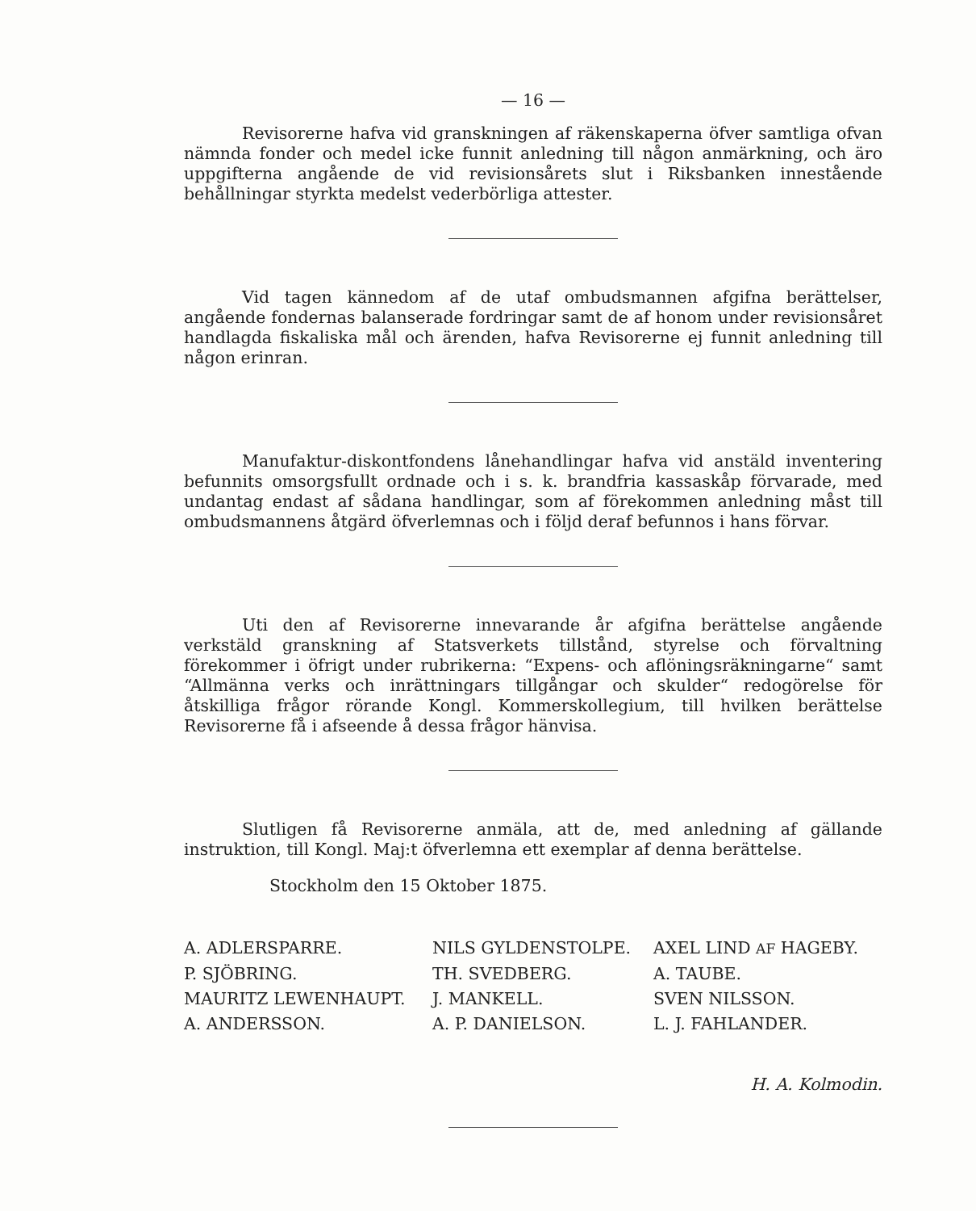— 16 —
Revisorerne hafva vid granskningen af räkenskaperna öfver samtliga ofvan nämnda fonder och medel icke funnit anledning till någon anmärkning, och äro uppgifterna angående de vid revisionsårets slut i Riksbanken innestående behållningar styrkta medelst vederbörliga attester.
Vid tagen kännedom af de utaf ombudsmannen afgifna berättelser, angående fondernas balanserade fordringar samt de af honom under revisionsåret handlagda fiskaliska mål och ärenden, hafva Revisorerne ej funnit anledning till någon erinran.
Manufaktur-diskontfondens lånehandlingar hafva vid anstäld inventering befunnits omsorgsfullt ordnade och i s. k. brandfria kassaskåp förvarade, med undantag endast af sådana handlingar, som af förekommen anledning måst till ombudsmannens åtgärd öfverlemnas och i följd deraf befunnos i hans förvar.
Uti den af Revisorerne innevarande år afgifna berättelse angående verkstäld granskning af Statsverkets tillstånd, styrelse och förvaltning förekommer i öfrigt under rubrikerna: “Expens- och aflöningsräkningarne“ samt “Allmänna verks och inrättningars tillgångar och skulder“ redogörelse för åtskilliga frågor rörande Kongl. Kommerskollegium, till hvilken berättelse Revisorerne få i afseende å dessa frågor hänvisa.
Slutligen få Revisorerne anmäla, att de, med anledning af gällande instruktion, till Kongl. Maj:t öfverlemna ett exemplar af denna berättelse.
Stockholm den 15 Oktober 1875.
A. ADLERSPARRE.
NILS GYLDENSTOLPE.
AXEL LIND AF HAGEBY.
P. SJÖBRING.
TH. SVEDBERG.
A. TAUBE.
MAURITZ LEWENHAUPT.
J. MANKELL.
SVEN NILSSON.
A. ANDERSSON.
A. P. DANIELSON.
L. J. FAHLANDER.
H. A. Kolmodin.